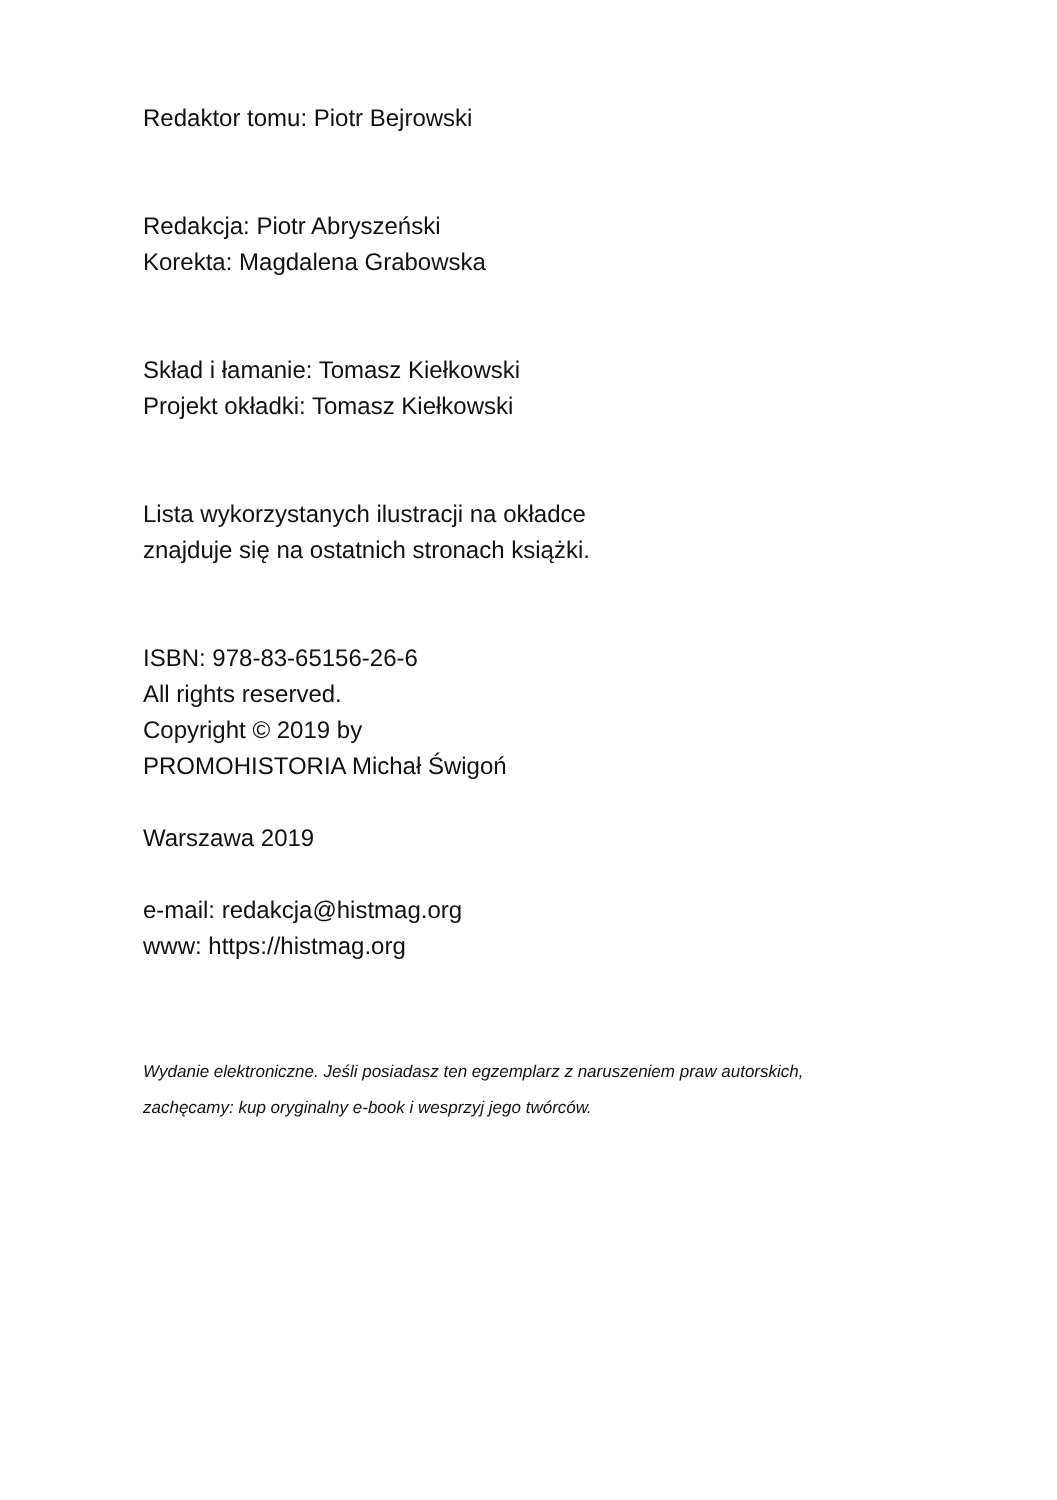Redaktor tomu: Piotr Bejrowski
Redakcja: Piotr Abryszeński
Korekta: Magdalena Grabowska
Skład i łamanie: Tomasz Kiełkowski
Projekt okładki: Tomasz Kiełkowski
Lista wykorzystanych ilustracji na okładce
znajduje się na ostatnich stronach książki.
ISBN: 978-83-65156-26-6
All rights reserved.
Copyright © 2019 by
PROMOHISTORIA Michał Świgoń
Warszawa 2019
e-mail: redakcja@histmag.org
www: https://histmag.org
Wydanie elektroniczne. Jeśli posiadasz ten egzemplarz z naruszeniem praw autorskich,
zachęcamy: kup oryginalny e-book i wesprzyj jego twórców.